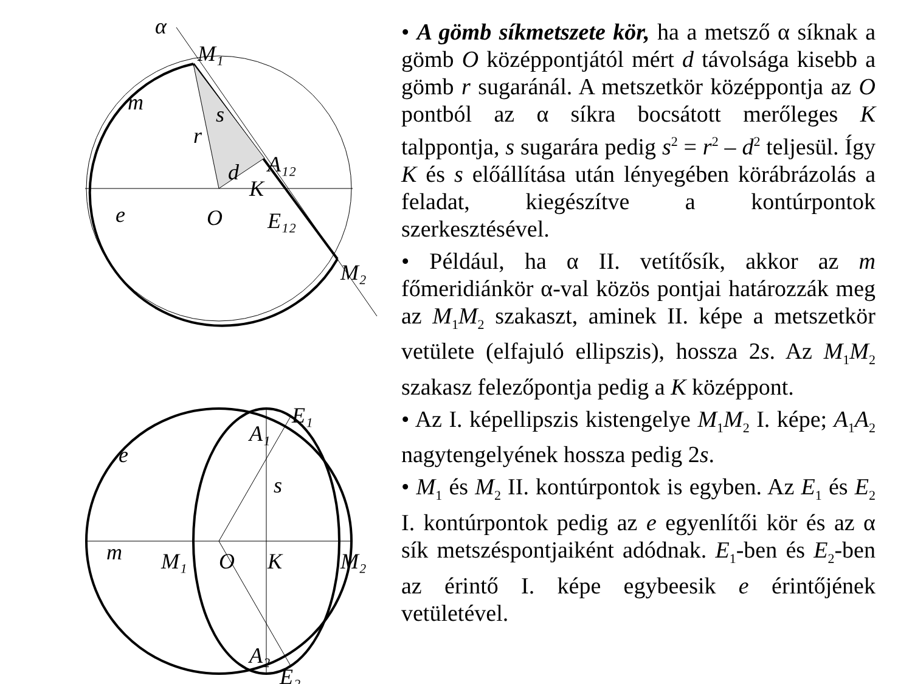α
M₁
m
s
r
d
K
A₁₂
e
O
E₁₂
M₂
E₁
A₁
e
s
m
M₁
O
K
M₂
A₂
E₂
• A gömb síkmetszete kör, ha a metsző α síknak a gömb O középpontjától mért d távolsága kisebb a gömb r sugaránál. A metszetkör középpontja az O pontból az α síkra bocsátott merőleges K talppontja, s sugarára pedig s<sup>2</sup> = r<sup>2</sup> – d<sup>2</sup> teljesül. Így K és s előállítása után lényegében körábrázolás a feladat, kiegészítve a kontúrpontok szerkesztésével.
• Például, ha α II. vetítősík, akkor az m főmeridiánkör α-val közös pontjai határozzák meg az M<sub>1</sub>M<sub>2</sub> szakaszt, aminek II. képe a metszetkör vetülete (elfajuló ellipszis), hossza 2s. Az M<sub>1</sub>M<sub>2</sub> szakasz felezőpontja pedig a K középpont.
• Az I. képellipszis kistengelye M<sub>1</sub>M<sub>2</sub> I. képe; A<sub>1</sub>A<sub>2</sub> nagytengelyének hossza pedig 2s.
• M<sub>1</sub> és M<sub>2</sub> II. kontúrpontok is egyben. Az E<sub>1</sub> és E<sub>2</sub> I. kontúrpontok pedig az e egyenlítői kör és az α sík metszéspontjaiként adódnak. E<sub>1</sub>-ben és E<sub>2</sub>-ben az érintő I. képe egybeesik e érintőjének vetületével.